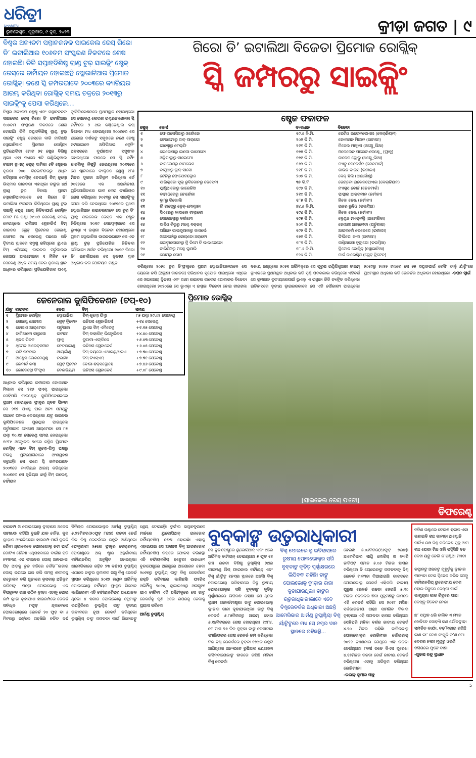ଧରିତ୍ରୀ
DHARITRI
ଭୁବନେଶ୍ୱର, ଶୁକ୍ରବାର, ୯ ଜୁନ୍, ୨୦୨୩
କ୍ରୀଡ଼ା ଜଗତ | ୯
ବିଶ୍ୱର ଅନ୍ୟତମ ସମ୍ମାନଜନକ ସାଇକେଲ ରେସ୍ ଗିରୋ ଡି’ ଇଟାଲିଆର ୧୦୬ତମ ସଂସ୍କରଣ ନିକଟରେ ଶେଷ ହୋଇଛି। ତିନି ସପ୍ତାହବିଶିଷ୍ଟ ଗ୍ରାଣ୍ଡ ଟୁର୍ ସାଇକ୍ଲିଂ ଷ୍ଟେଜ୍ ରେସ୍‌ରେ ଚାମ୍ପିୟନ ହୋଇଛନ୍ତି ସ୍ଲୋଭାନିଆର ପ୍ରିମୋଜ ରୋଗ୍ଲିକ୍। ଜଣେ ସ୍କି ଜମ୍ପରଭାବେ ୨୦୦୩ରେ କ୍ୟାରିୟର ଆରମ୍ଭ କରିଥିବା ରୋଗ୍ଲିକ୍ ସମୟ ଚକ୍ରରେ ୨୦୧୩ରୁ ସାଇକ୍ଲିଂକୁ ପେସା କରିଥିଲେ...
ଗିରୋ ଡି’ ଇଟାଲିଆ ବିଜେତା ପ୍ରିମୋଜ ରୋଗ୍ଲିକ୍
ସ୍କି ଜମ୍ପରରୁ ସାଇକ୍ଲିଂ
ବିଶ୍ୱର ଅନ୍ୟତମ ଶ୍ରେଷ୍ଠ ଏବଂ ସମ୍ମାନଜନକ ସାଇକେଲ ରେସ୍ ଗିରୋ ଡି’ ଇଟାଲିଆର ୧୦୬ତମ ସଂସ୍କରଣ ନିକଟରେ ଶେଷ ହୋଇଛି। ତିନି ସପ୍ତାହବିଶିଷ୍ଟ ଗ୍ରାଣ୍ଡ ଟୁର୍ ସାଇକ୍ଲିଂ ଷ୍ଟେଜ୍ ରେସ୍‌ରେ ବାଜି ମାରିଛନ୍ତି ସ୍ଲୋଭାନିଆର ପ୍ରିମୋଜ ରୋଗ୍ଲିକ୍। ପ୍ରତିଯୋଗିତା ମୋଟ ୨୧ ଷ୍ଟେଜ ବିଶିଷ୍ଟ ଥିଲା। ଏହା ମଧ୍ୟରେ ୩ଟି ଇଣ୍ଡିଭିଜୁଆଲ ଟାଇମ ଟ୍ରାଏଲ୍ ଷ୍ଟେଜ୍ ସାମିଲ। ୬ଟି ଷ୍ଟେଜ୍‌ର ଦୂରତା ୨୦୦ କିଲୋମିଟରରୁ ଅଧିକ ରହିଥିଲା। ରୋଗ୍ଲିକ୍ ହେଉଛନ୍ତି ଟିମ୍ ଜୁମ୍ବୋ ଭିସ୍‌ମାର ରାଇଡର। ଏହାଥିଲା ତାଙ୍କର ୪ର୍ଥ ଗ୍ରାଣ୍ଡ ଟୁର୍ ବିଜୟ। ପ୍ରଥମ ସ୍ଲୋଭାନିଆନଭାବେ ସେ ଗିରୋ ଡି’ ଇଟାଲିଆ ଟାଇଟଲ ଜିତିଥିଲେ। ଗ୍ରାଣ୍ଡ ଟୁର୍ ସାଇକ୍ଲି ଷ୍ଟେଜ୍ ରେସ୍ ଜିତିବାପାଇଁ ରୋଗ୍ଲିକ୍ ମୋଟ ୮୫ ଘଣ୍ଟା ୨୯.୦୨ ସେକେଣ୍ଡ ସମୟ ନେଇଥିଲେ। ଇନିଅସ ଗ୍ରେନାଡିର୍ସ ଟିମ୍ ରାଇଡର ଗ୍ରେଟ୍ ବ୍ରିଟେନର ଗେରାଣ୍ଟ ଥୋମାସ ୧୪ ସେକେଣ୍ଡ ପଛରେ ରହି ଦ୍ୱିତୀୟ ସ୍ଥାନରେ ସନ୍ତୁଷ୍ଟ ରହିଥିଲେ। ୟୁଏଇ ଟିମ୍ ଏମିରେଟ୍ସ ରାଇଡର ପର୍ତ୍ତୁଗାଲର ଜୋଆଓ ଆଲମେଇଡା ୧ ମିନିଟ ୧୫ ସେକେଣ୍ଡ ଅଧିକ ସମୟ ନେଇ ତୃତୀୟ ସ୍ଥାନ ଅଧିକାର କରିଥିଲେ। ପ୍ରତିଯୋଗିତାର ପଏଣ୍ଟ କ୍ଲାସିଫିକେଶନରେ ପ୍ରଥମସ୍ଥାନ ହୋଇଥିଲେ। ସେ ସେକେଣ୍ଡ ଲେଭଲ ଇଣ୍ଟରନ୍ୟାଶନାଲ ସ୍କି ଜମ୍ପିଂରେ ୨ ଥର କଣ୍ଟିନେଣ୍ଟାଲ କପ୍ ବିଜେତା ମଧ୍ୟ ହୋଇଥିଲେ। ୨୦୦୭ରେ ସେ ଘରୋଇ ଦର୍ଶକଙ୍କ ସମ୍ମୁଖରେ ଜଣେ ଟେଷ୍ଟ ଜମ୍ପରଭାବେ ଅଫିସିଆଲ ଟ୍ରେନିଂ ଅବସରରେ ଦୁର୍ଘଟଣାର ସମ୍ମୁଖୀନ ହୋଇଥିଲେ। ଫଳରେ ସେ ସ୍କି ଜମ୍ପିଂ ଛାଡ଼ିବାକୁ ନିଷ୍ପତ୍ତି ନେଇଥିଲେ। ୨୦୧୧ରେ ସେ ପ୍ଲାନିକାରେ ବ୍ୟକ୍ତିଗତ ଶ୍ରେଷ୍ଠ ୧୮୫ ମିଟର ଦୂରତା ଅତିକ୍ରମ କରିଥିଲେ ହେଁ ୨୦୧୨ରେ ଏକ ଅନ୍ତର୍ଜାତୀୟ ପ୍ରତିଯୋଗିତାରେ ଭାଗ ନେଇ କ୍ୟାରିୟର ଶେଷ କରିଥିଲେ। ୨୦୧୩ରୁ ସେ ସାଇକ୍ଲିଂକୁ ପେସା କରି ନେଇଥିଲେ। ୨୦୧୭ରେ ପ୍ରଥମ ସ୍ଲୋଭାନିଆନ ରାଇଡରଭାବେ ସେ ଟୁର୍ ଡି’ ଫ୍ରାନ୍ସ ସାଇକେଲ ରେସ୍‌ର ଏକ ଷ୍ଟେଜ ଜିତିଥିଲେ। ୨୦୧୯ ସେପ୍ଟେମ୍ବରରେ ସେ ଭୁଏଲ୍ଟା ଏ ଇସ୍ପାନା ବିଜେତା ହୋଇଥିଲେ। ପ୍ରଥମ ସ୍ଲୋଭାନିଆ ରାଇଡରଭାବେ ସେ ଏକ ଗ୍ରାଣ୍ଡ ଟୁର୍ ପ୍ରତିଯୋଗିତା ଜିତିବାର ସୌଭାଗ୍ୟ ଅର୍ଜନ କରିଥିଲେ। ୨୦୧୯ ଗିରୋ ଡି’ ଇଟାଲିଆରେ ସେ ତୃତୀୟ ସ୍ଥାନ ଅଧିକାର କରି ପୋଡିୟମ ମଣ୍ଡନ
ଷ୍ଟେଜ ଫଳାଫଳ
| ଷ୍ଟେଜ୍ | କୋର୍ସ | ବ୍ୟବଧାନ | ବିଜେତା |
| --- | --- | --- | --- |
| ୧ | ଫୋସାସେସିଆରୁ ଓର୍ଟୋନୋ | ୧୯.୬ କି.ମି. | ରେମିଓ ଇଭେନପୋଏଲ (ବେଲ୍‌ଜିୟମ) |
| ୨ | ଟେରାମୋରୁ ସାନ୍ ସାଲ୍‌ଭୋ | ୨୦୨ କି.ମି. | ଜୋନାଥନ ମିଲାନ (ଇଟାଲୀ) |
| ୩ | ଭାଷ୍ଟୋରୁ ମେଲ୍‌ଫି | ୨୧୩ କି.ମି. | ମିଚେଲ ମାଥ୍ୟୁସ (ଅଷ୍ଟ୍ରେଲିଆ) |
| ୪ | ଭେନୋସାରୁ ଲାଗୋ ଲାସେନୋ | ୧୭୫ କି.ମି. | ଓରେଲେନ ପାରେଟ-ପେଣ୍ଟ୍ରେ (ଫ୍ରାନ୍ସ) |
| ୫ | ଅଟ୍ରିପାଲ୍ଡାରୁ ସାଲେମୋ | ୧୭୧ କି.ମି. | କାଡେନ ଗ୍ରୋଭ୍ସ (ଅଷ୍ଟ୍ରେଲିଆ) |
| ୬ | ନାପଲେସରୁ ନାପଲେସ | ୧୬୨ କି.ମି. | ମ୍ୟାଡ୍ସ ପେଡେର୍ସନ (ଡେନମାର୍କ) |
| ୭ | କାପୁଆରୁ ଗ୍ରାନ୍ ସାସୋ | ୨୧୮ କି.ମି. | ଡାଭିଡ ବାଇସ (ଇଟାଲୀ) |
| ୮ | ଟେର୍ନିରୁ ଫୋସୋମବ୍ରୋନ | ୨୦୭ କି.ମି. | ବେନ୍ ହିଲି (ଆୟର୍ଲାଣ୍ଡ) |
| ୯ | ସାଭିଗ୍ନାନୋ ସୁଲ୍ ରୁବିକୋନରୁ କେସେନା | ୩୫ କି.ମି. | ରେମ୍‌କୋ ଇଭେନପୋଏଲ (ବେଲ୍‌ଜିୟମ) |
| ୧୦ | ସ୍କାଣ୍ଡିଆନୋରୁ ଭାରେଜିଓ | ୧୯୬ କି.ମି. | ମ୍ୟାଗ୍ନସ କୋର୍ଟ (ଡେନମାର୍କ) |
| ୧୧ | କାମାଓରେରୁ ଟୋର୍ଟୋନା | ୨୧୯ କି.ମି. | ପାସ୍କାଲ ଆକରମାନ (ଜର୍ମାନୀ) |
| ୧୨ | ବ୍ରା’ରୁ ରିଭୋଲି | ୧୮୫ କି.ମି. | ନିକୋ ଡେଞ୍ଜ (ଜର୍ମାନୀ) |
| ୧୩ | ଲି ଚାବ୍ଲେରୁ କ୍ରେନ୍-ମୋଣ୍ଟାନା | ୭୪.୬ କି.ମି. | ଇନର ରୁବିଓ (କଲମ୍ବିଆ) |
| ୧୪ | ସିଏରେରୁ କାସାନୋ ମାଗ୍ନାଗୋ | ୧୯୪ କି.ମି. | ନିକୋ ଡେଞ୍ଜ (ଜର୍ମାନୀ) |
| ୧୫ | ସେରେଗ୍ନୋରୁ ବର୍ଗାମୋ | ୧୯୫ କି.ମି. | ବ୍ରେଣ୍ଡନ ମ୍ୟାକ୍‌ନଲ୍ଟି (ଆମେରିକା) |
| ୧୬ | ସାବିଓ ଚିଭୁରୁ ମଣ୍ଟେ ବନ୍‌ଡନ୍ | ୨୦୩ କି.ମି. | ଜୋଆଓ ଆଲ୍‌ମେଡା (ପର୍ତ୍ତୁଗାଲ) |
| ୧୭ | ପର୍ଗିନେ ଭାଲସୁଗାନାରୁ କାଓର୍ଲେ | ୧୯୨ କି.ମି. | ଆଲବର୍ଟୋ ଡେନେସେ (ଇଟାଲୀ) |
| ୧୮ | ଓଡେର୍ଜୋରୁ ଜୋଲ୍‌ଡୋ ଅଲ୍‌ଟୋ | ୧୬୧ କି.ମି. | ଫିଲିପୋ ଜାନା (ଇଟାଲୀ) |
| ୧୯ | ଲୋଙ୍ଗାରୋନେରୁ ଟ୍ରି କିମେ ଡି ଲାଭାରେଡୋ | ୧୮୩ କି.ମି. | ସାଣ୍ଟିଆଗୋ ବୁଟ୍ରାଗୋ (କଲମ୍ବିଆ) |
| ୨୦ | ଟାର୍ଭିସିଓରୁ ମଣ୍ଟେ ଲୁସାରି | ୧୮.୬ କି.ମି. | ପ୍ରିମୋଜ ରୋଗ୍ଲିକ୍ (ସ୍ଲୋଭାନିଆ) |
| ୨୧ | ରୋମରୁ ରୋମ | ୧୨୬ କି.ମି. | ମାର୍କ କାଭେଣ୍ଡିସ (ଗ୍ରେଟ୍ ବ୍ରିଟେନ) |
କରିଥିଲେ। ୨୦୨୦ ଟୁର୍ ଡି’ଫ୍ରାନ୍ସରେ ପ୍ରଥମ ସ୍ଲୋଭାନିଆନଭାବେ ସେ ୟେଲୋ ଜର୍ସି (ଅଗ୍ରଣୀ ରାଇଡର) ପରିଧାନର ସୁଯୋଗ ପାଇଥିଲେ। ଏଥିରେ ସେ ଓଭରଅଲ୍ ଦ୍ୱିତୀୟ ଏବଂ ସାଥୀ ରାଇଡର ତାଡେଜ ପୋଗାକର ବିଜେତା ହୋଇଥିଲେ। ୨୦୨୦ରେ ସେ ଭୁଏଲ୍ଟା ଏ ଇସ୍ପାନା ବିଜେତା ହୋଇ ଟାଇଟଲ ବଜାୟ ରଖିଥିଲେ। ୨୦୨୧ ଅଲିମ୍ପିକ୍ସରେ ସେ ପୁରୁଷ ଇଣ୍ଡିଭିଜୁଆଲ ଟାଇମ୍ ଟ୍ରାଏଲରେ ପ୍ରଥମସ୍ଥାନ ଅଧିକାର କରି ସ୍ୱର୍ଣ୍ଣ ପଦକଲାଭ କରିଥିଲେ। ଏହିବର୍ଷ ସେ କ୍ରମାଗତ ତୃତୀୟଥରପାଇଁ ଭୁଏଲ୍ଟା ଏ ଇସ୍ପାନା ଜିତି ହ୍ୟାଟ୍ରିକ କରିଥିଲେ। ଇତିହାସରେ ତୃତୀୟ ଡ୍ରାଇଭରଭାବେ ସେ ଏହି ସୌଭାଗ୍ୟ ପାଇଥିଲେ। ୨୦୧୯ରୁ ୨୦୨୨ ମଧ୍ୟରେ ସେ ୭୫ ସପ୍ତାହପାଇଁ ରେସିଂ ୱାର୍ଲ୍ଡ ର୍ୟାଙ୍କିଂରେ ପ୍ରଥମସ୍ଥାନ ଅଧିକାର କରି ରେକର୍ଡର ଅଧିକାରୀ ହୋଇଥିଲେ। -ତପନ ସ୍ୱାଇଁ
ଜେନେରାଲ କ୍ଲାସିଫିକେଶନ (ଟପ୍-୧୦)
| ର୍ୟାଙ୍କ୍ | ରାଇଡର | ଦେଶ | ଟିମ୍ | ସମୟ |
| --- | --- | --- | --- | --- |
| ୧ | ପ୍ରିମୋଜ ରୋଗ୍ଲିକ୍ | ସ୍ଲୋଭାନିଆ | ଟିମ୍-ଜୁମ୍ବୋ ଭିସ୍ମା | ୮୫ ଘଣ୍ଟା ୨୯.୦୨ ସେକେଣ୍ଡ |
| ୨ | ଗେରାଣ୍ଟ ଥୋମାସ | ଗ୍ରେଟ୍ ବ୍ରିଟେନ | ଇନିଅସ ଗ୍ରେନାଡିଅର୍ସ | +୧୪ ସେକେଣ୍ଡ |
| ୩ | ଜୋଆଓ ଆଲ୍‌ମେଡା | ପର୍ତ୍ତୁଗାଲ | ୟୁଏଇ ଟିମ୍ ଏମିରେଟ୍ସ | +୧.୧୫ ସେକେଣ୍ଡ |
| ୪ | ଡାମିଆନୋ କାରୁସୋ | ଇଟାଲୀ | ଟିମ୍ ବାହାରିନ୍ ଭିକ୍ଟୋରିଅସ | +୪.୪୦ ସେକେଣ୍ଡ |
| ୫ | ଥିବଟ ପିନଟ | ଫ୍ରାନ୍ସ | ଗ୍ରୁପାମା-ଏଫ୍‌ଡିଜେ | +୫.୪୩ ସେକେଣ୍ଡ |
| ୬ | ଥିମେନ ଆରେନ୍‌ସମାନ | ନେଦରଲାଣ୍ଡ | ଇନିଅସ ଗ୍ରେନାଡେର୍ସ | +୬.୦୫ ସେକେଣ୍ଡ |
| ୭ | ଇଡି ଡନବାର | ଆୟର୍ଲାଣ୍ଡ | ଟିମ୍ ଜୟକୋ-ଏଆଇୟୁଆଇଏ | +୭.୩୦ ସେକେଣ୍ଡ |
| ୮ | ଆଣ୍ଡ୍ରେସ ଲେକନେସୁଣ୍ଡ | ନରୱେ | ଟିମ୍ ଡିଏସ୍‌ଏମ୍ | +୭.୩୧ ସେକେଣ୍ଡ |
| ୯ | ଲେନାର୍ଡ କମ୍ନା | ଗ୍ରେଟ୍ ବ୍ରିଟେନ | ବୋରା-ହନ୍‌ସଗ୍ରୋହେ | +୭.୪୬ ସେକେଣ୍ଡ |
| ୧୦ | ଲୋରେନ୍ଜୋ ଡି’ଫୁସ | ବେଲଜିୟମ | ଇନିଅସ ଗ୍ରେନାଡେର୍ସ | +୯.୦୮ ସେକେଣ୍ଡ |
ଅଧିକାର କରିଥିଲେ ଇଟାଲୀର ଜୋନାଥନ ମିଲାନ। ସେ ୨୧୭ ପଏଣ୍ଟ ପାଇଥିଲେ। ସେହିପରି ମାଉଣ୍ଟେନ୍ କ୍ଲାସିଫିକେଶନରେ ପ୍ରଥମ ହୋଇଥିଲେ ଫ୍ରାନ୍ସର ଥିବଟ ପିନଟ। ସେ ୨୩୭ ପଏଣ୍ଟ ପାଇ ଅନ୍ୟ ସମସ୍ତଙ୍କୁ ପଛରେ ପକାଇ ଦେଇଥିଲେ। ୟଙ୍ଗ ରାଇଡର କ୍ଲାସିଫିକେଶନ ପୁରସ୍କାର ପାଇଥିଲେ ପର୍ତ୍ତୁଗାଲର ଜୋଆଓ ଆଲ୍‌ମେଡା। ସେ ୮୫ ଘଣ୍ଟା ୩୦.୧୭ ସେକେଣ୍ଡ ସମୟ ନେଇଥିଲେ। ୧୯୮୯ ଅକ୍ଟୋବର ୨୯ରେ ଜନ୍ମିତ ପ୍ରିମୋଜ ରୋଗ୍ଲିକ୍ ଏବେ ଟିମ୍ ଜୁମ୍ବୋ-ଭିସ୍ମା ପକ୍ଷରୁ ବିଭିନ୍ନ ପ୍ରତିଯୋଗିତାରେ ଅଂଶଗ୍ରହଣ କରୁଛନ୍ତି। ସେ ଜଣେ ସ୍କି ଜମ୍ପରଭାବେ ୨୦୦୩ରେ କ୍ୟାରିୟର ଆରମ୍ଭ କରିଥିଲେ। ୨୦୦୭ରେ ସେ ଜୁନିୟର ୱାର୍ଲ୍ଡ ଟିମ୍ ଇଭେଣ୍ଟ ଚାମ୍ପିୟନ
ପ୍ରିମୋଜ ରୋଗ୍ଲିକ୍
[ସାଇକେଲ ରେସ୍ ଫଟୋ]
ଡିଫରେଣ୍ଟ
ହାଇଜମ୍ପ ଓ ପୋଲଭୋଲ୍ଟ କ୍ରୀଡ଼ାରେ ଅନେକ ସାମଞ୍ଜସ୍ୟ ରହିଛି। ଦୁଇଟି ଯାକ ଦୌଡ଼, କୁଦ କ୍ରୀଡ଼ାର ଅଂଶବିଶେଷ। ହାଇଜମ୍ପ ପାଇଁ ଦୁଇଟି ଶୈଳୀ ଥିଲାବେଳେ ପୋଲଭୋଲ୍ଟ ଜମ୍ପ ପାଇଁ ଗୋଟିଏ ଶୈଳୀ। ଏଥିସହକାରେ ବାଉଁଶ ପରି ନମନୀୟ ଏକ ଫାଇବର ପୋଲ୍ ଆବଶ୍ୟକ। ପିଚ୍ ଆଡ଼କୁ ଦ୍ରୁତ ଗତିରେ ଦୌଡ଼ି ଲଗାଇ ପୋଲ୍ ଉପରେ ଭର କରି ସମଗ୍ର ଶରୀରକୁ ଉତ୍ତୋଳନ କରି ଶୂନ୍ୟରେ କ୍ରସବାର୍ ଅତିକ୍ରମ କରିବାକୁ ପଡ଼େ। ପୋଲଭୋଲ୍ଟ ଏକ ବିପଜ୍ଜନକ ତଥା କଠିନ କ୍ରୀଡ଼ା। ଏହାକୁ ପୋଲ ଜମ୍ପ କ୍ରୀଡ଼ା କୁହାଯାଏ। ହାଇଜମ୍ପରେ ରେକର୍ଡ ସର୍ବାଧିକ ୮ଫୁଟ୍ ଥିବାବେଳେ ପୋଲଭୋଲ୍ଟରେ ରେକର୍ଡ ୨୦ ଫୁଟ୍ ବା ୬ ମିଟରରୁ ଉର୍ଦ୍ଧ୍ୱରେ ପହଞ୍ଚିଛି। ଚଳିତ ବର୍ଷ ସିନିୟର ପୋଲଭୋଲ୍ଟର ଆର୍ମଣ୍ଡ ଡୁପ୍ଲାଣ୍ଟିସ୍ ୬.୨୨ମିଟର(୨୦ଫୁଟ୍ ୮ଇଞ୍ଚ) ଉଚ୍ଚତା ଡେଇଁ ନିଜ ବିଶ୍ୱ ରେକର୍ଡରେ ଉନ୍ନତି ଆଣିଥିଲେ। ଫେବୃୟାରୀ ୨୫ରେ ଫ୍ରାନ୍ସର କେଲ୍‌ରମଣ୍ଟ ଫେରାଣ୍ଡରେ ଅଲ୍ ଷ୍ଟାର ଅନ୍ତର୍ଜାତୀୟ ଚାମ୍ପିୟନଶିପ୍ ଅନୁଷ୍ଠିତ ହୋଇଥିଲା। ଆମେରିକାରେ ଜନ୍ମିତ ୨୩ ବର୍ଷୀୟ ଡୁପ୍ଲାଣ୍ଟିସ୍ ଏଠାରେ ତାଙ୍କର କ୍ରମାଗତ ଷଷ୍ଠ ବିଶ୍ୱ ରେକର୍ଡ ସ୍ଥାପନ କରିଥିଲେ। ୨୦୧୨ ଲଣ୍ଡନ ଅଲିମ୍ପିକ୍ସ ପୋଲଭୋଲ୍ଟ ଚାମ୍ପିୟନ ଫ୍ରାନ୍ସର ରିନୋଡ ଲାଭିଲେନୀ ଏହି ଚାମ୍ପିୟନଶିପ୍‌ର ଆୟୋଜକ ଥିଲେ। ୪ ହଜାର ପୋଲଭୋଲ୍ଟ ପ୍ରେମୀଙ୍କ ଉପସ୍ଥିତିରେ ଡୁପ୍ଲାଣ୍ଟିସ୍ ତାଙ୍କ ତୃତୀୟ ଉଦ୍ୟମରେ ନୂଆ ରେକର୍ଡ କରିଥିଲେ। ଡୁପ୍ଲାଣ୍ଟିସ୍ ତାଙ୍କ ସଫଳତା ପାଇଁ ରିନୋଡଙ୍କୁ ଶ୍ରେୟ ଦେଇଛନ୍ତି। ତୁର୍କୀର ଇସ୍ତାନବୁଲରେ ମାର୍ଚ୍ଚରେ ୟୁରୋପିଆନ୍ ଇନଡୋର ଚାମ୍ପିୟନଶିପ୍ ଶେଷ ହୋଇଛି। ଏହାକୁ ଏଡ଼ାଇଯାଇ ସେ ଆଗାମୀ ବିଶ୍ୱ ଆଉଟଡୋର ଚାମ୍ପିୟନଶିପ୍ ଉପରେ ଫୋକସ କରିଛନ୍ତି। ଏହି ଚାମ୍ପିୟନଶିପ୍ ହଙ୍ଗେରୀ ରାଜଧାନୀ ବୁଡାପେଷ୍ଟରେ ଅଗଷ୍ଟରେ ଆୟୋଜନ ହେବ। ୨୦୧୭ରୁ ଡୁପ୍ଲାଣ୍ଟିସ୍ ତାଙ୍କ ବିଶ୍ୱ ରେକର୍ଡରେ ଉନ୍ନତି କରିବାରେ ଲାଗିଛନ୍ତି। ପ୍ୟାରିସ ଅଲିମ୍ପିକ୍ସ ୨୦୨୪, ଜୁଲାଇ୨୬ରୁ ଅଗଷ୍ଟ୧୧ ଯାଏ ଚାଲିବ। ଏହି ଅଲିମ୍ପିକ୍ସରେ ସେ ତାଙ୍କ ରେକର୍ଡକୁ ପୁଣି ଥରେ ଉପରକୁ ନେବାକୁ ପ୍ରୟାସ କରିବେ।
ଆର୍ମଣ୍ଡ ଡୁପ୍ଲାଣ୍ଟିସ୍
ବୁବ୍‌କାଙ୍କ ଉତ୍ତରାଧିକାରୀ
ସେ ବୁଡାପେଷ୍ଟରେ ୟୁରୋପିଆନ୍ ଏବଂ ଥରେ ଅଲିମ୍ପିକ୍ ଚାମ୍ପିୟନ୍ ହୋଇଥିଲେ। ୫ ଫୁଟ ୧୧ ଇଞ୍ଚ ଉଚ୍ଚତା ବିଶିଷ୍ଟ ଡୁପ୍ଲାଣ୍ଟିସ୍ ୨ଥର ଡାଇମଣ୍ଡ ଲିଗ୍ ଫାଇନାଲ ଚାମ୍ପିୟନ୍ ଏବଂ ବିଶ୍ୱ ର୍ୟାଙ୍କିଙ୍ଗ ୧ନମ୍ବର ସ୍ଥାନରେ ଅଛନ୍ତି। ବିଶ୍ୱ ପୋଲଭୋଲ୍ଟ ଇତିହାସରେ କିନ୍ତୁ ରୁଷୀୟ ପୋଲଭୋଲ୍ଟର ସର୍ଗି ବୁବ୍‌କାଙ୍କ କୃତିତ୍ୱ ସ୍ୱର୍ଣ୍ଣାକ୍ଷରରେ ଲିପିବଦ୍ଧ ରହିଛି। ସେ ଥିଲେ ପ୍ରଥମ ରେକର୍ଡମାଷ୍ଟର। ତାଙ୍କୁ ପୋଲଭୋଲ୍ଟ କ୍ରୀଡ଼ାର ରାଜା କୁହାଯାଉଥିଲା। ତାଙ୍କ ବିଶ୍ୱ ରେକର୍ଡ ୫.୮୫ମିଟରରୁ ଆରମ୍ଭ ହୋଇ ୬.୧୪ମିଟରରେ ଶେଷ ହୋଇଥିଲା। ୧୯୮୪, ମେ’ମାସ ୨୬ ଦିନ ବୁବ୍‌କା ତାଙ୍କ ପେସାଦାର କ୍ୟାରିୟରର ଶେଷ ରେକର୍ଡ ଜମ୍ପ କରିଥିଲେ। ନିଜ ବିଶ୍ୱ ରେକର୍ଡରେ ବୁବ୍‌କା ୧୭ଥର ଉନ୍ନତି ଆଣିଥିଲେ। ଅନ୍ୟପଟେ ରୁଷିଆର ୟେଲେନା ଇସିନ୍‌ବାୟେଭାଙ୍କ ହାତରେ ରହିଛି ମହିଳା ବିଶ୍ୱ ରେକର୍ଡ।
ବିଶ୍ୱ ପୋଲଭୋଲ୍ଟ ଇତିହାସରେ ରୁଷୀୟ ପୋଲଭୋଲ୍ଟର ସର୍ଗି ବୁବ୍‌କାଙ୍କ କୃତିତ୍ୱ ସ୍ୱର୍ଣ୍ଣାକ୍ଷରରେ ଲିପିବଦ୍ଧ ରହିଛି। ତାଙ୍କୁ ପୋଲଭୋଲ୍ଟ କ୍ରୀଡ଼ାର ରାଜା କୁହାଯାଉଥିଲା। ତାଙ୍କର ଉତ୍ତରାଧିକାରୀଭାବେ ଏବେ ବିଶ୍ୱରେକର୍ଡର ଅଧିକାରୀ ଅଛନ୍ତି ଆମେରିକାର ଆର୍ମଣ୍ଡ ଡୁପ୍ଲାଣ୍ଟିସ୍। ବିଶ୍ୱ ର୍ୟାଙ୍କିଙ୍ଗରେ ମଧ୍ୟ ସେ ନମ୍ବର ୱାନ ସ୍ଥାନରେ ରହିଛନ୍ତି...
ହେଉଛି ୫.୦୬ମିଟର(୧୬ଫୁଟ୍ ୭ଇଞ୍ଚ)। ଆମେରିକାର ସାଣ୍ଡି ମୋରିସ୍ ଓ କ୍ୟାଟି ନାଗିଓଟ୍ ସମାନ ୫.୦୬ ମିଟର ହାସଲ କରିଥିଲେ ବି ୟେଲେନାଙ୍କ ସଫଳତାକୁ ବିଶ୍ୱ ରେକର୍ଡ ମାନ୍ୟତା ଦିଆଯାଇଛି। ଭାରତରେ ପୋଲଭୋଲ୍ଟ ରେକର୍ଡ ଏହିପରି। ଜାତୀୟ ପୁରୁଷ ରେକର୍ଡ ଉଚ୍ଚତା ହେଉଛି ୫.୩୦ ମିଟର। କେରଳର ଶିବା ସୁବ୍ରମଣିଙ୍କ ନାମରେ ଏହି ରେକର୍ଡ ରହିଛି। ସେ ୨୦୧୮ ମସିହା ସର୍ବଭାରତୀୟ ଆନ୍ତଃ ସାମରିକ ବିଭାଗ କ୍ରୀଡ଼ାରେ ଏହି ସଫଳତା ହାସଲ କରିଥିଲେ। ସେହିପରି ମହିଳା ବର୍ଗର ଜାତୀୟ ରେକର୍ଡ ୪.୨୦ ମିଟର ରହିଛି। ତାମିଲନାଡୁ ପୋଲଭୋଲ୍ଟର ରୋଜିମୀନା କୌଲରାଜ୍ ୨୦୨୨ ନ୍ୟାଶନାଲ ଗେମ୍ସରେ ଏହି ଉଚ୍ଚତା ଡେଇଁଥିଲେ। ୮ବର୍ଷ ତଳେ କିଏସ ସୁରେଖା ୪.୧୫ମିଟର ଉଚ୍ଚତା ଡେଇଁ ଜାତୀୟ ରେକର୍ଡ କରିଥିଲେ। ଏହାକୁ ଅତିକ୍ରମ କରିଥିଲେ ରୋଜିମୀନା।
-ଇଭାନ୍ କୁମାର ସାହୁ
ଚବିଶ ଘଣ୍ଟାରେ ତେଇଶ ହଜାର ଏକା ଲଗାଇକି ଗଛ କାନାଡ଼ା ଆଣ୍ଟୋନି ବାର୍ଡିଏ ରଖ ବିଶ୍ୱ ପରିବେଶ ସ୍ୱଚ୍ଛ ଆମ ଗଛ ପୋତା ମିଛ ଓଲି ପବ୍ଲିସିଟି ବଡ଼ ଦେଖ ୟଙ୍ଗ ଡେଲି ନ’ଘଣ୍ଟିଆ ମ୍ୟାଚ।
କପ୍ତାନଙ୍କ ଅନ୍ତରଙ୍ଗ ମୁହୂର୍ତ୍ତକୁ କ୍ରୀଡ଼ାର ମାନ୍ୟତା ଦେଇ ସ୍ୱିଡେନ କରିବ ସେକ୍ସ ଚାମ୍ପିୟନଶିପ୍ ୟୁରୋପୀୟ ଦେଶ ହୋଇ ରିଙ୍ଗରେ ଦେଖିବା ପାଇଁ ଲାଗୁଥିଲା ଲାଜ ରିଙ୍ଗରେ ଯାଆ ଦେଖିବୁ ଟିକେଟ ନେଇ।
ଛ’ ସପ୍ତାହ ଧରି ଚାଲିବ ଏ ମ୍ୟାଚ ଖେଳିବେ କୋଡ଼ିଏ ଜଣ ଯୌନକ୍ରୀଡ଼ା ସମ୍ପର୍କିତ କାର୍ଯ୍ୟ, ବଢ଼ି ମଜାଇ ରହିଛି ଜାଣ କା’ ଦେଶ ସଂସ୍କୃତି କ’ଣ ମୋ ଦେଶର ନାରୀ ମୁଣ୍ଡରୁ ଓଢ଼ଣି ଖସିଗଲେ ଫୁଟେ ବାଣ।
-ସୁବାସ ଚନ୍ଦ୍ର ପ୍ରଧାନ
5